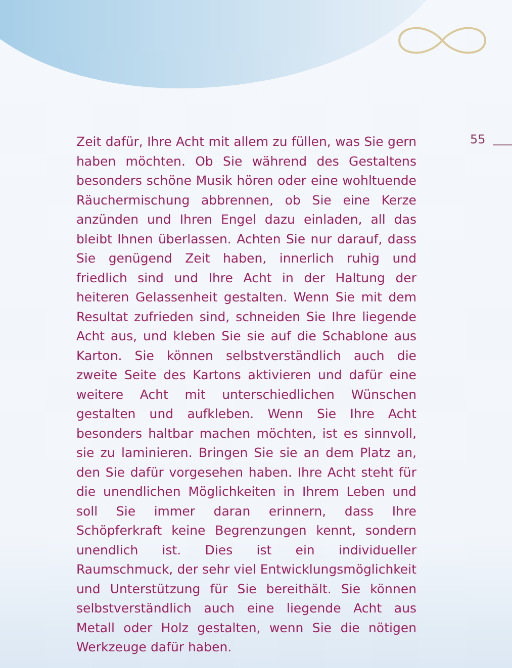55
Zeit dafür, Ihre Acht mit allem zu füllen, was Sie gern haben möchten. Ob Sie während des Gestaltens besonders schöne Musik hören oder eine wohltuende Räuchermischung abbrennen, ob Sie eine Kerze anzünden und Ihren Engel dazu einladen, all das bleibt Ihnen überlassen. Achten Sie nur darauf, dass Sie genügend Zeit haben, innerlich ruhig und friedlich sind und Ihre Acht in der Haltung der heiteren Gelassenheit gestalten. Wenn Sie mit dem Resultat zufrieden sind, schneiden Sie Ihre liegende Acht aus, und kleben Sie sie auf die Schablone aus Karton. Sie können selbstverständlich auch die zweite Seite des Kartons aktivieren und dafür eine weitere Acht mit unterschiedlichen Wünschen gestalten und aufkleben. Wenn Sie Ihre Acht besonders haltbar machen möchten, ist es sinnvoll, sie zu laminieren. Bringen Sie sie an dem Platz an, den Sie dafür vorgesehen haben. Ihre Acht steht für die unendlichen Möglichkeiten in Ihrem Leben und soll Sie immer daran erinnern, dass Ihre Schöpferkraft keine Begrenzungen kennt, sondern unendlich ist. Dies ist ein individueller Raumschmuck, der sehr viel Entwicklungsmöglichkeit und Unterstützung für Sie bereithält. Sie können selbstverständlich auch eine liegende Acht aus Metall oder Holz gestalten, wenn Sie die nötigen Werkzeuge dafür haben.